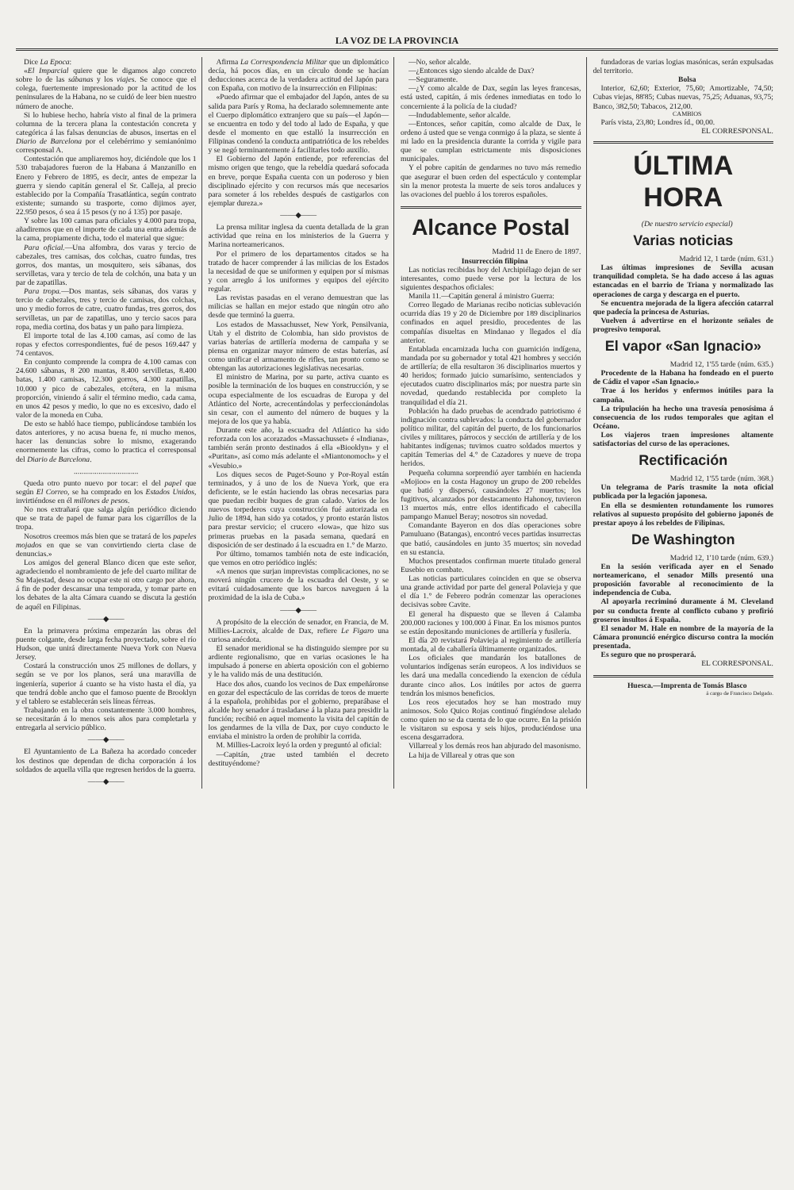LA VOZ DE LA PROVINCIA
Dice La Epoca:
«El Imparcial quiere que le digamos algo concreto sobre lo de las sábanas y los viajes. Se conoce que el colega, fuertemente impresionado por la actitud de los peninsulares de la Habana, no se cuidó de leer bien nuestro número de anoche.
Si lo hubiese hecho, habría visto al final de la primera columna de la tercera plana la contestación concreta y categórica á las falsas denuncias de abusos, insertas en el Diario de Barcelona por el celebérrimo y semianónimo corresponsal A.
Contestación que ampliaremos hoy, diciéndole que los 1 530 trabajadores fueron de la Habana á Manzanillo en Enero y Febrero de 1895, es decir, antes de empezar la guerra y siendo capitán general el Sr. Calleja, al precio establecido por la Compañía Trasatlántica, según contrato existente; sumando su trasporte, como dijimos ayer, 22.950 pesos, ó sea á 15 pesos (y no á 135) por pasaje.
Y sobre las 100 camas para oficiales y 4.000 para tropa, añadiremos que en el importe de cada una entra además de la cama, propiamente dicha, todo el material que sigue:
Para oficial.—Una alfombra, dos varas y tercio de cabezales, tres camisas, dos colchas, cuatro fundas, tres gorros, dos mantas, un mosquitero, seis sábanas, dos servilletas, vara y tercio de tela de colchón, una bata y un par de zapatillas.
Para tropa.—Dos mantas, seis sábanas, dos varas y tercio de cabezales, tres y tercio de camisas, dos colchas, uno y medio forros de catre, cuatro fundas, tres gorros, dos servilletas, un par de zapatillas, uno y tercio sacos para ropa, media cortina, dos batas y un paño para limpieza.
El importe total de las 4.100 camas, así como de las ropas y efectos correspondientes, fué de pesos 169.447 y 74 centavos.
En conjunto comprende la compra de 4.100 camas con 24.600 sábanas, 8 200 mantas, 8.400 servilletas, 8.400 batas, 1.400 camisas, 12.300 gorros, 4.300 zapatillas, 10.000 y pico de cabezales, etcétera, en la misma proporción, viniendo á salir el término medio, cada cama, en unos 42 pesos y medio, lo que no es excesivo, dado el valor de la moneda en Cuba.
De esto se habló hace tiempo, publicándose también los datos anteriores, y no acusa buena fe, ni mucho menos, hacer las denuncias sobre lo mismo, exagerando enormemente las cifras, como lo practica el corresponsal del Diario de Barcelona.
..................................
Queda otro punto nuevo por tocar: el del papel que según El Correo, se ha comprado en los Estados Unidos, invirtiéndose en él millones de pesos.
No nos extrañará que salga algún periódico diciendo que se trata de papel de fumar para los cigarrillos de la tropa.
Nosotros creemos más bien que se tratará de los papeles mojados en que se van convirtiendo cierta clase de denuncias.»
Los amigos del general Blanco dicen que este señor, agradeciendo el nombramiento de jefe del cuarto militar de Su Majestad, desea no ocupar este ni otro cargo por ahora, á fin de poder descansar una temporada, y tomar parte en los debates de la alta Cámara cuando se discuta la gestión de aquél en Filipinas.
——◆——
En la primavera próxima empezarán las obras del puente colgante, desde larga fecha proyectado, sobre el río Hudson, que unirá directamente Nueva York con Nueva Jersey.
Costará la construcción unos 25 millones de dollars, y según se ve por los planos, será una maravilla de ingeniería, superior á cuanto se ha visto hasta el día, ya que tendrá doble ancho que el famoso puente de Brooklyn y el tablero se establecerán seis líneas férreas.
Trabajando en la obra constantemente 3.000 hombres, se necesitarán á lo menos seis años para completarla y entregarla al servicio público.
——◆——
El Ayuntamiento de La Bañeza ha acordado conceder los destinos que dependan de dicha corporación á los soldados de aquella villa que regresen heridos de la guerra.
——◆——
Afirma La Correspondencia Militar que un diplomático decía, há pocos días, en un círculo donde se hacían deducciones acerca de la verdadera actitud del Japón para con España, con motivo de la insurrección en Filipinas:
«Puedo afirmar que el embajador del Japón, antes de su salida para París y Roma, ha declarado solemnemente ante el Cuerpo diplomático extranjero que su país—el Japón—se encuentra en todo y del todo al lado de España, y que desde el momento en que estalló la insurrección en Filipinas condenó la conducta antipatriótica de los rebeldes y se negó terminantemente á facilitarles todo auxilio.
El Gobierno del Japón entiende, por referencias del mismo origen que tengo, que la rebeldía quedará sofocada en breve, porque España cuenta con un poderoso y bien disciplinado ejército y con recursos más que necesarios para someter á los rebeldes después de castigarlos con ejemplar dureza.»
——◆——
La prensa militar inglesa da cuenta detallada de la gran actividad que reina en los ministerios de la Guerra y Marina norteamericanos.
Por el primero de los departamentos citados se ha tratado de hacer comprender á las milicias de los Estados la necesidad de que se uniformen y equipen por sí mismas y con arreglo á los uniformes y equipos del ejército regular.
Las revistas pasadas en el verano demuestran que las milicias se hallan en mejor estado que ningún otro año desde que terminó la guerra.
Los estados de Massachusset, New York, Pensilvania, Utah y el distrito de Colombia, han sido provistos de varias baterías de artillería moderna de campaña y se piensa en organizar mayor número de estas baterías, así como unificar el armamento de rifles, tan pronto como se obtengan las autorizaciones legislativas necesarias.
El ministro de Marina, por su parte, activa cuanto es posible la terminación de los buques en construcción, y se ocupa especialmente de los escuadras de Europa y del Atlántico del Norte, acrecentándolas y perfeccionándolas sin cesar, con el aumento del número de buques y la mejora de los que ya había.
Durante este año, la escuadra del Atlántico ha sido reforzada con los acorazados «Massachusset» é «Indiana», también serán pronto destinados á ella «Biooklyn» y el «Puritan», así como más adelante el «Miantonomoch» y el «Vesubio.»
Los diques secos de Puget-Souno y Por-Royal están terminados, y á uno de los de Nueva York, que era deficiente, se le están haciendo las obras necesarias para que puedan recibir buques de gran calado. Varios de los nuevos torpederos cuya construcción fué autorizada en Julio de 1894, han sido ya cotados, y pronto estarán listos para prestar servicio; el crucero «Iowa», que hizo sus primeras pruebas en la pasada semana, quedará en disposición de ser destinado á la escuadra en 1.° de Marzo.
Por último, tomamos también nota de este indicación, que vemos en otro periódico inglés:
«A menos que surjan imprevistas complicaciones, no se moverá ningún crucero de la escuadra del Oeste, y se evitará cuidadosamente que los barcos naveguen á la proximidad de la isla de Cuba.»
——◆——
A propósito de la elección de senador, en Francia, de M. Millies-Lacroix, alcalde de Dax, refiere Le Figaro una curiosa anécdota.
El senador meridional se ha distinguido siempre por su ardiente regionalismo, que en varias ocasiones le ha impulsado á ponerse en abierta oposición con el gobierno y le ha valido más de una destitución.
Hace dos años, cuando los vecinos de Dax empeñáronse en gozar del espectáculo de las corridas de toros de muerte á la española, prohibidas por el gobierno, preparábase el alcalde hoy senador á trasladarse á la plaza para presidir la función; recibió en aquel momento la visita del capitán de los gendarmes de la villa de Dax, por cuyo conducto le enviaba el ministro la orden de prohibir la corrida.
M. Millies-Lacroix leyó la orden y preguntó al oficial:
—Capitán, ¿trae usted también el decreto destituyéndome?
—No, señor alcalde.
—¿Entonces sigo siendo alcalde de Dax?
—Seguramente.
—¿Y como alcalde de Dax, según las leyes francesas, está usted, capitán, á mis órdenes inmediatas en todo lo concerniente á la policía de la ciudad?
—Indudablemente, señor alcalde.
—Entonces, señor capitán, como alcalde de Dax, le ordeno á usted que se venga conmigo á la plaza, se siente á mi lado en la presidencia durante la corrida y vigile para que se cumplan estrictamente mis disposiciones municipales.
Y el pobre capitán de gendarmes no tuvo más remedio que asegurar el buen orden del espectáculo y contemplar sin la menor protesta la muerte de seis toros andaluces y las ovaciones del pueblo á los toreros españoles.
Alcance Postal
Madrid 11 de Enero de 1897.
Insurrección filipina
Las noticias recibidas hoy del Archipiélago dejan de ser interesantes, como puede verse por la lectura de los siguientes despachos oficiales:
Manila 11.—Capitán general á ministro Guerra:
Correo llegado de Marianas recibo noticias sublevación ocurrida días 19 y 20 de Diciembre por 189 disciplinarios confinados en aquel presidio, procedentes de las compañías disueltas en Mindanao y llegados el día anterior.
Entablada encarnizada lucha con guarnición indígena, mandada por su gobernador y total 421 hombres y sección de artillería; de ella resultaron 36 disciplinarios muertos y 40 heridos; formado juicio sumarísimo, sentenciados y ejecutados cuatro disciplinarios más; por nuestra parte sin novedad, quedando restablecida por completo la tranquilidad el día 21.
Población ha dado pruebas de acendrado patriotismo é indignación contra sublevados: la conducta del gobernador político militar, del capitán del puerto, de los funcionarios civiles y militares, párrocos y sección de artillería y de los habitantes indígenas; tuvimos cuatro soldados muertos y capitán Temerias del 4.° de Cazadores y nueve de tropa heridos.
Pequeña columna sorprendió ayer también en hacienda «Mojioo» en la costa Hagonoy un grupo de 200 rebeldes que batió y dispersó, causándoles 27 muertos; los fugitivos, alcanzados por destacamento Hahonoy, tuvieron 13 muertos más, entre ellos identificado el cabecilla pampango Manuel Beray; nosotros sin novedad.
Comandante Bayeron en dos días operaciones sobre Pamuluano (Batangas), encontró veces partidas insurrectas que batió, causándoles en junto 35 muertos; sin novedad en su estancia.
Muchos presentados confirman muerte titulado general Eusebio en combate.
Las noticias particulares coinciden en que se observa una grande actividad por parte del general Polavieja y que el día 1.° de Febrero podrán comenzar las operaciones decisivas sobre Cavite.
El general ha dispuesto que se lleven á Calamba 200.000 raciones y 100.000 á Finar. En los mismos puntos se están depositando municiones de artillería y fusilería.
El día 20 revistará Polavieja al regimiento de artillería montada, al de caballería últimamente organizados.
Los oficiales que mandarán los batallones de voluntarios indígenas serán europeos. A los individuos se les dará una medalla concediendo la exencion de cédula durante cinco años. Los inútiles por actos de guerra tendrán los mismos beneficios.
Los reos ejecutados hoy se han mostrado muy animosos. Solo Quico Rojas continuó fingiéndose alelado como quien no se da cuenta de lo que ocurre. En la prisión le visitaron su esposa y seis hijos, produciéndose una escena desgarradora.
Villarreal y los demás reos han abjurado del masonismo.
La hija de Villareal y otras que son
fundadoras de varias logias masónicas, serán expulsadas del territorio.
Bolsa
Interior, 62,60; Exterior, 75,60; Amortizable, 74,50; Cubas viejas, 88'85; Cubas nuevas, 75,25; Aduanas, 93,75; Banco, 382,50; Tabacos, 212,00.
CAMBIOS
París vista, 23,80; Londres íd., 00,00.
EL CORRESPONSAL.
ÚLTIMA HORA
(De nuestro servicio especial)
Varias noticias
Madrid 12, 1 tarde (núm. 631.)
Las últimas impresiones de Sevilla acusan tranquilidad completa. Se ha dado acceso á las aguas estancadas en el barrio de Triana y normalizado las operaciones de carga y descarga en el puerto.
Se encuentra mejorada de la ligera afección catarral que padecía la princesa de Asturias.
Vuelven á advertirse en el horizonte señales de progresivo temporal.
El vapor «San Ignacio»
Madrid 12, 1'55 tarde (núm. 635.)
Procedente de la Habana ha fondeado en el puerto de Cádiz el vapor «San Ignacio.»
Trae á los heridos y enfermos inútiles para la campaña.
La tripulación ha hecho una travesía penosísima á consecuencia de los rudos temporales que agitan el Océano.
Los viajeros traen impresiones altamente satisfactorias del curso de las operaciones.
Rectificación
Madrid 12, 1'55 tarde (núm. 368.)
Un telegrama de París trasmite la nota oficial publicada por la legación japonesa.
En ella se desmienten rotundamente los rumores relativos al supuesto propósito del gobierno japonés de prestar apoyo á los rebeldes de Filipinas.
De Washington
Madrid 12, 1'10 tarde (núm. 639.)
En la sesión verificada ayer en el Senado norteamericano, el senador Mills presentó una proposición favorable al reconocimiento de la independencia de Cuba.
Al apoyarla recriminó duramente á M. Cleveland por su conducta frente al conflicto cubano y profirió groseros insultos á España.
El senador M. Hale en nombre de la mayoría de la Cámara pronunció enérgico discurso contra la moción presentada.
Es seguro que no prosperará.
EL CORRESPONSAL.
Huesca.—Imprenta de Tomás Blasco
á cargo de Francisco Delgado.